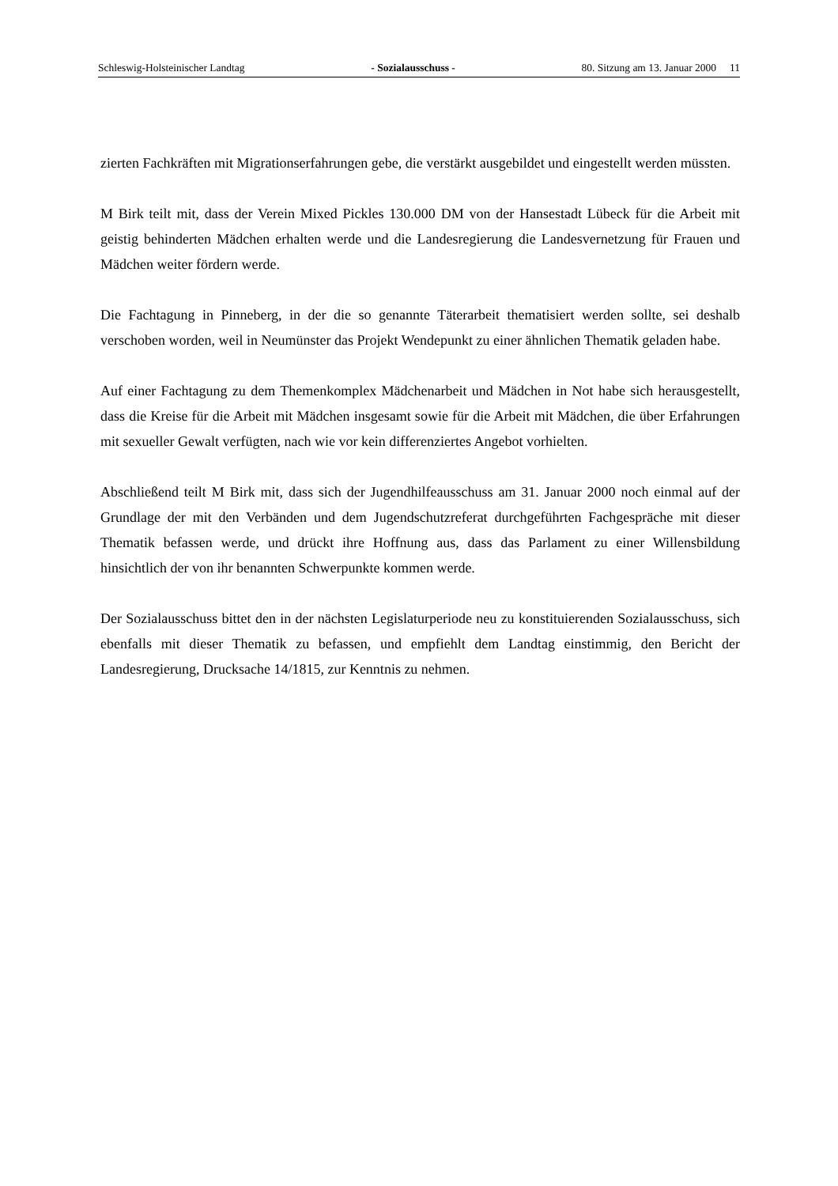Schleswig-Holsteinischer Landtag - Sozialausschuss - 80. Sitzung am 13. Januar 2000 11
zierten Fachkräften mit Migrationserfahrungen gebe, die verstärkt ausgebildet und eingestellt werden müssten.
M Birk teilt mit, dass der Verein Mixed Pickles 130.000 DM von der Hansestadt Lübeck für die Arbeit mit geistig behinderten Mädchen erhalten werde und die Landesregierung die Landesvernetzung für Frauen und Mädchen weiter fördern werde.
Die Fachtagung in Pinneberg, in der die so genannte Täterarbeit thematisiert werden sollte, sei deshalb verschoben worden, weil in Neumünster das Projekt Wendepunkt zu einer ähnlichen Thematik geladen habe.
Auf einer Fachtagung zu dem Themenkomplex Mädchenarbeit und Mädchen in Not habe sich herausgestellt, dass die Kreise für die Arbeit mit Mädchen insgesamt sowie für die Arbeit mit Mädchen, die über Erfahrungen mit sexueller Gewalt verfügten, nach wie vor kein differenziertes Angebot vorhielten.
Abschließend teilt M Birk mit, dass sich der Jugendhilfeausschuss am 31. Januar 2000 noch einmal auf der Grundlage der mit den Verbänden und dem Jugendschutzreferat durchgeführten Fachgespräche mit dieser Thematik befassen werde, und drückt ihre Hoffnung aus, dass das Parlament zu einer Willensbildung hinsichtlich der von ihr benannten Schwerpunkte kommen werde.
Der Sozialausschuss bittet den in der nächsten Legislaturperiode neu zu konstituierenden Sozialausschuss, sich ebenfalls mit dieser Thematik zu befassen, und empfiehlt dem Landtag einstimmig, den Bericht der Landesregierung, Drucksache 14/1815, zur Kenntnis zu nehmen.